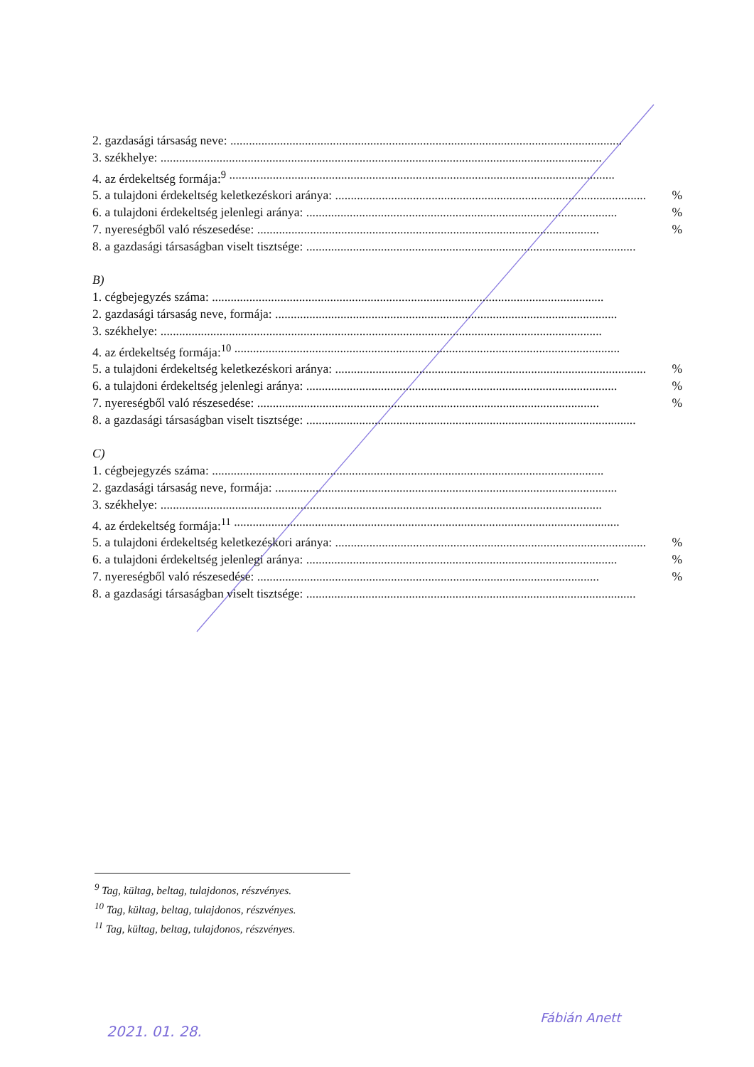2. gazdasági társaság neve: ..............................................................................................................................
3. székhelye: ..............................................................................................................................................
4. az érdekeltség formája:<sup>9</sup> ............................................................................................................................
5. a tulajdoni érdekeltség keletkezéskori aránya: .................................................................................................... %
6. a tulajdoni érdekeltség jelenlegi aránya: .................................................................................................... %
7. nyereségből való részesedése: .............................................................................................................. %
8. a gazdasági társaságban viselt tisztsége: ..........................................................................................................
B)
1. cégbejegyzés száma: ..............................................................................................................................
2. gazdasági társaság neve, formája: ..............................................................................................................
3. székhelye: ..............................................................................................................................................
4. az érdekeltség formája:<sup>10</sup> ............................................................................................................................
5. a tulajdoni érdekeltség keletkezéskori aránya: .................................................................................................... %
6. a tulajdoni érdekeltség jelenlegi aránya: .................................................................................................... %
7. nyereségből való részesedése: .............................................................................................................. %
8. a gazdasági társaságban viselt tisztsége: ..........................................................................................................
C)
1. cégbejegyzés száma: ..............................................................................................................................
2. gazdasági társaság neve, formája: ..............................................................................................................
3. székhelye: ..............................................................................................................................................
4. az érdekeltség formája:<sup>11</sup> ............................................................................................................................
5. a tulajdoni érdekeltség keletkezéskori aránya: .................................................................................................... %
6. a tulajdoni érdekeltség jelenlegi aránya: .................................................................................................... %
7. nyereségből való részesedése: .............................................................................................................. %
8. a gazdasági társaságban viselt tisztsége: ..........................................................................................................
<sup>9</sup> Tag, kültag, beltag, tulajdonos, részvényes.
<sup>10</sup> Tag, kültag, beltag, tulajdonos, részvényes.
<sup>11</sup> Tag, kültag, beltag, tulajdonos, részvényes.
2021. 01. 28.
Fábián Anett